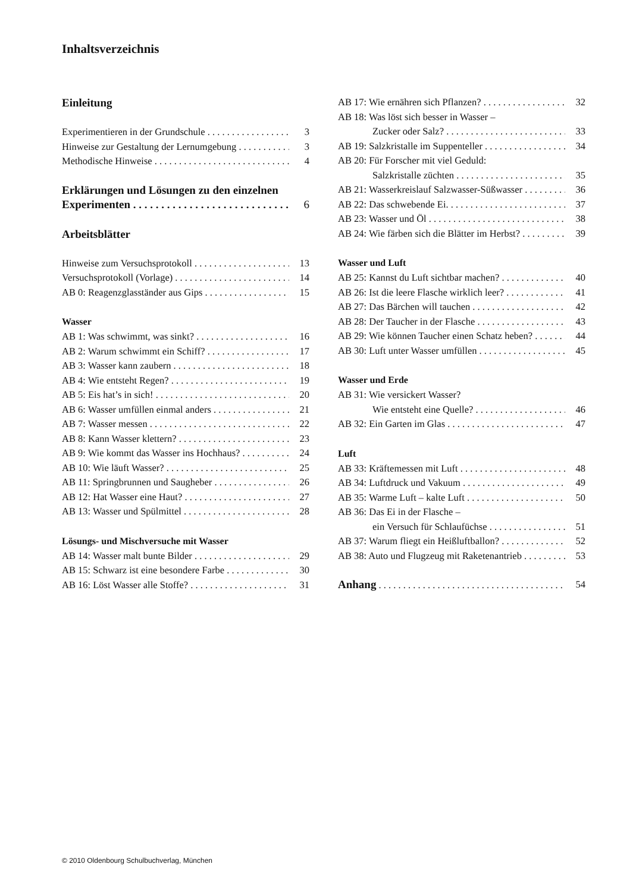Inhaltsverzeichnis
Einleitung
Experimentieren in der Grundschule 3
Hinweise zur Gestaltung der Lernumgebung 3
Methodische Hinweise 4
Erklärungen und Lösungen zu den einzelnen
Experimenten 6
Arbeitsblätter
Hinweise zum Versuchsprotokoll 13
Versuchsprotokoll (Vorlage) 14
AB 0: Reagenzglasständer aus Gips 15
Wasser
AB 1: Was schwimmt, was sinkt? 16
AB 2: Warum schwimmt ein Schiff? 17
AB 3: Wasser kann zaubern 18
AB 4: Wie entsteht Regen? 19
AB 5: Eis hat’s in sich! 20
AB 6: Wasser umfüllen einmal anders 21
AB 7: Wasser messen 22
AB 8: Kann Wasser klettern? 23
AB 9: Wie kommt das Wasser ins Hochhaus? 24
AB 10: Wie läuft Wasser? 25
AB 11: Springbrunnen und Saugheber 26
AB 12: Hat Wasser eine Haut? 27
AB 13: Wasser und Spülmittel 28
Lösungs- und Mischversuche mit Wasser
AB 14: Wasser malt bunte Bilder 29
AB 15: Schwarz ist eine besondere Farbe 30
AB 16: Löst Wasser alle Stoffe? 31
AB 17: Wie ernähren sich Pflanzen? 32
AB 18: Was löst sich besser in Wasser –
Zucker oder Salz? 33
AB 19: Salzkristalle im Suppenteller 34
AB 20: Für Forscher mit viel Geduld:
Salzkristalle züchten 35
AB 21: Wasserkreislauf Salzwasser-Süßwasser 36
AB 22: Das schwebende Ei. 37
AB 23: Wasser und Öl 38
AB 24: Wie färben sich die Blätter im Herbst? 39
Wasser und Luft
AB 25: Kannst du Luft sichtbar machen? 40
AB 26: Ist die leere Flasche wirklich leer? 41
AB 27: Das Bärchen will tauchen 42
AB 28: Der Taucher in der Flasche 43
AB 29: Wie können Taucher einen Schatz heben? 44
AB 30: Luft unter Wasser umfüllen 45
Wasser und Erde
AB 31: Wie versickert Wasser?
Wie entsteht eine Quelle? 46
AB 32: Ein Garten im Glas 47
Luft
AB 33: Kräftemessen mit Luft 48
AB 34: Luftdruck und Vakuum 49
AB 35: Warme Luft – kalte Luft 50
AB 36: Das Ei in der Flasche –
ein Versuch für Schlaufüchse 51
AB 37: Warum fliegt ein Heißluftballon? 52
AB 38: Auto und Flugzeug mit Raketenantrieb 53
Anhang 54
© 2010 Oldenbourg Schulbuchverlag, München